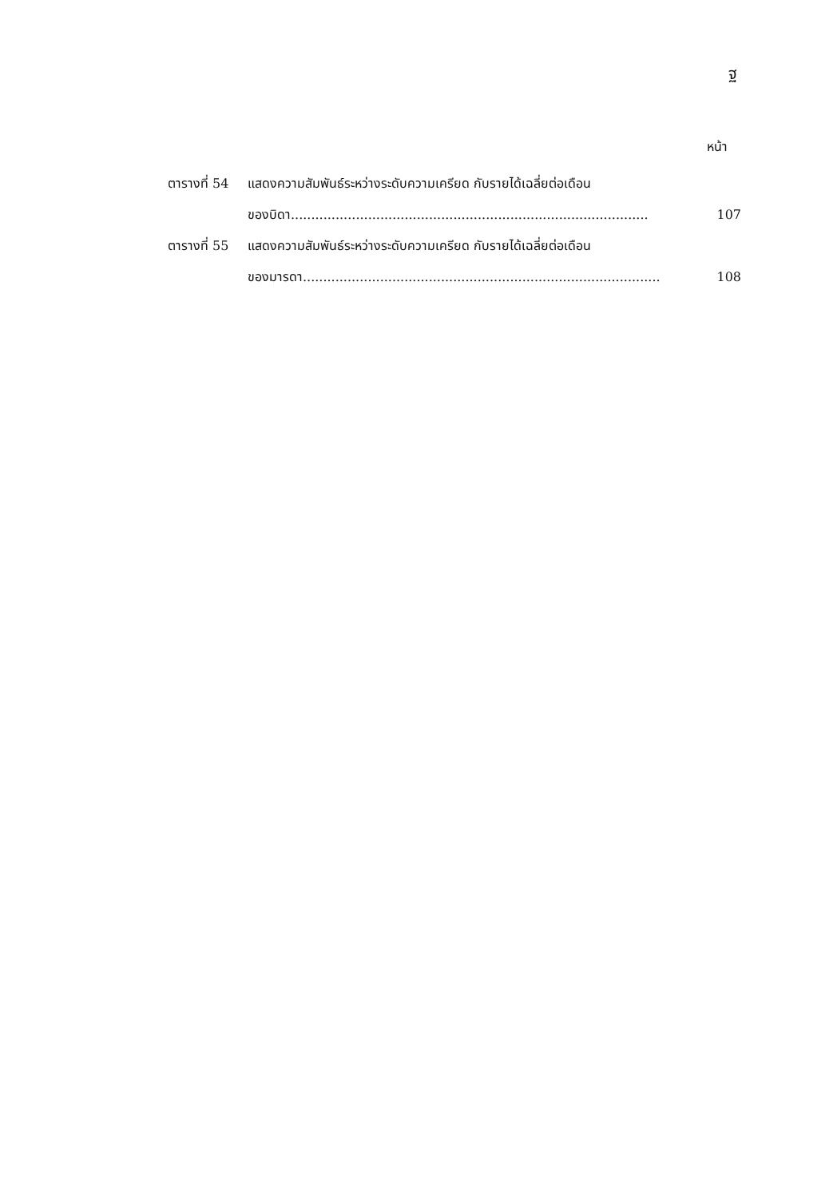ฐ
หน้า
ตารางที่ 54
แสดงความสัมพันธ์ระหว่างระดับความเครียด กับรายได้เฉลี่ยต่อเดือน
ของบิดา........................................................................................ 107
ตารางที่ 55
แสดงความสัมพันธ์ระหว่างระดับความเครียด กับรายได้เฉลี่ยต่อเดือน
ของมารดา........................................................................................ 108